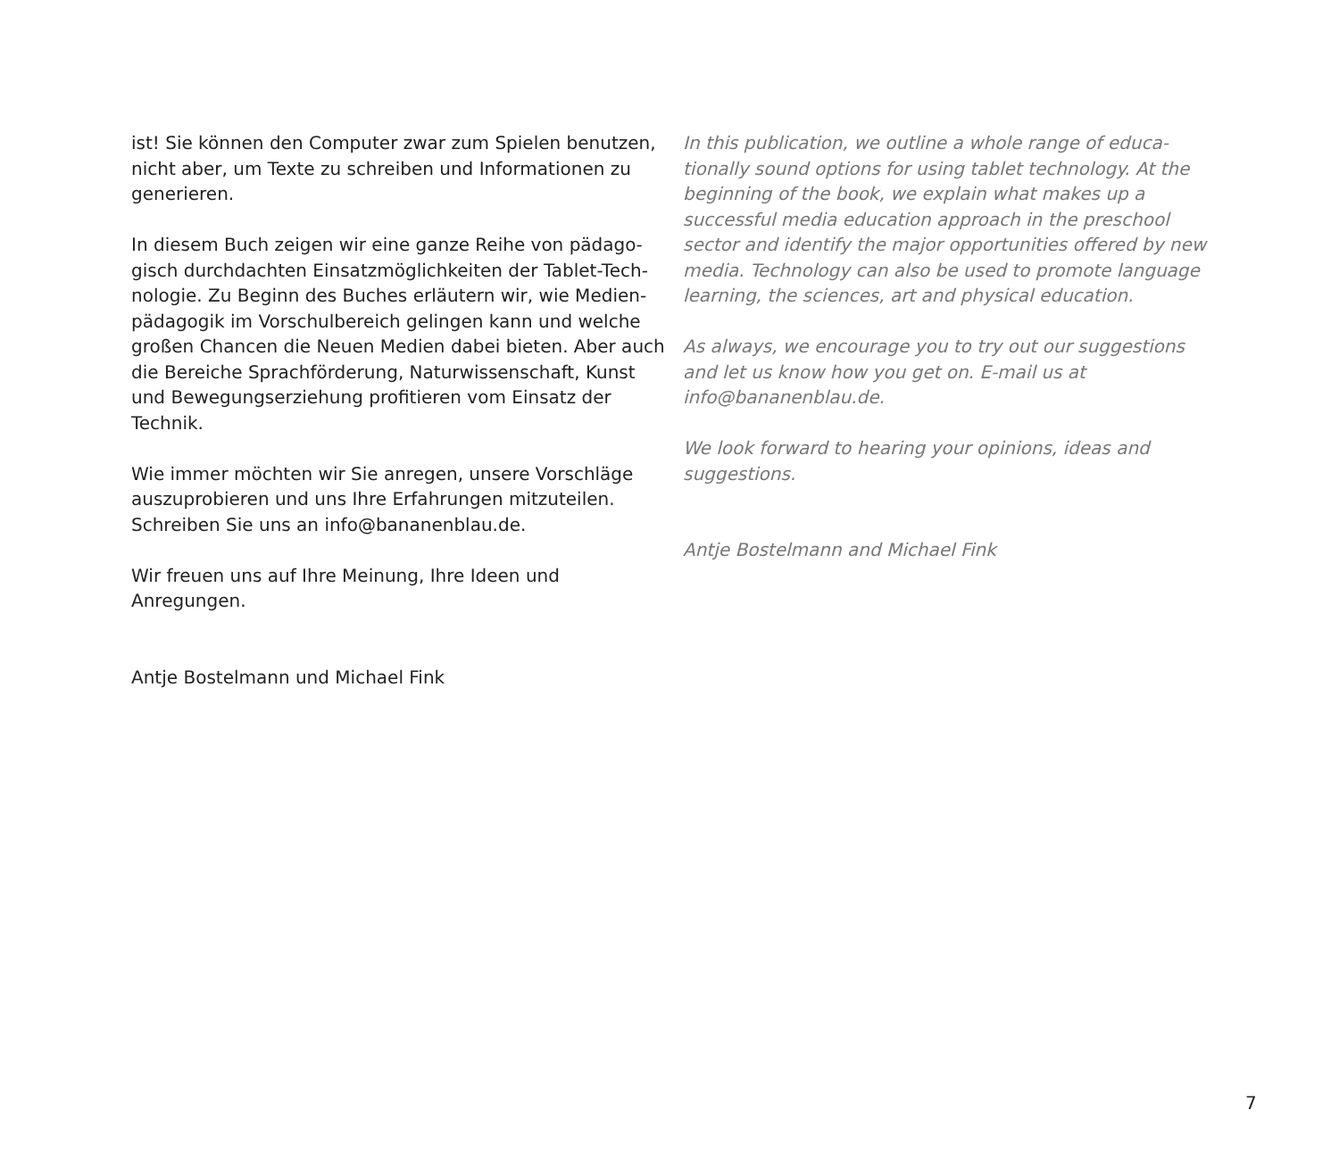ist! Sie können den Computer zwar zum Spielen benutzen, nicht aber, um Texte zu schreiben und Informationen zu generieren.
In diesem Buch zeigen wir eine ganze Reihe von pädago­gisch durchdachten Einsatzmöglichkeiten der Tablet-Tech­nologie. Zu Beginn des Buches erläutern wir, wie Medien­pädagogik im Vorschulbereich gelingen kann und welche großen Chancen die Neuen Medien dabei bieten. Aber auch die Bereiche Sprachförderung, Naturwissenschaft, Kunst und Bewegungserziehung profitieren vom Einsatz der Technik.
Wie immer möchten wir Sie anregen, unsere Vorschläge auszuprobieren und uns Ihre Erfahrungen mitzuteilen. Schreiben Sie uns an info@bananenblau.de.
Wir freuen uns auf Ihre Meinung, Ihre Ideen und Anregungen.
Antje Bostelmann und Michael Fink
In this publication, we outline a whole range of educa­tionally sound options for using tablet technology. At the beginning of the book, we explain what makes up a success­ful media education approach in the preschool sector and identify the major opportunities offered by new media. Technology can also be used to promote language learning, the sciences, art and physical education.
As always, we encourage you to try out our suggestions and let us know how you get on. E-mail us at info@bananenblau.de.
We look forward to hearing your opinions, ideas and suggestions.
Antje Bostelmann and Michael Fink
7